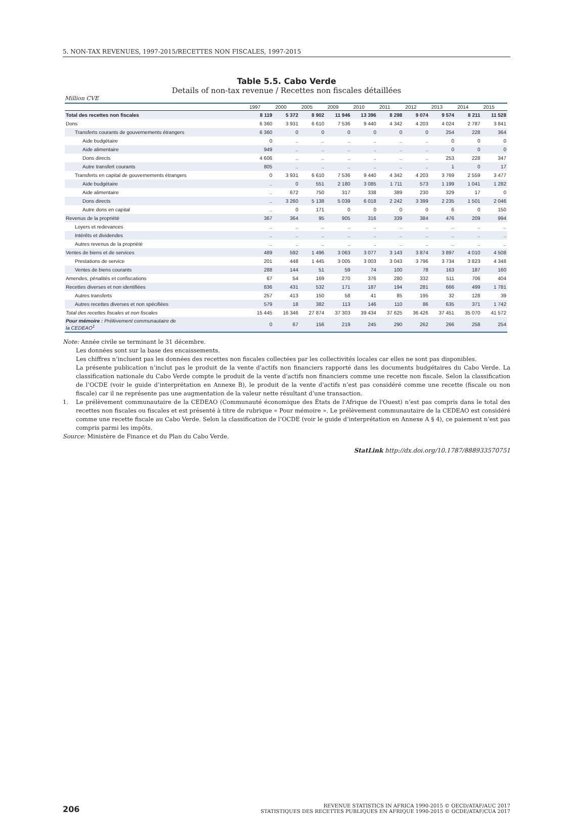5. NON-TAX REVENUES, 1997-2015/RECETTES NON FISCALES, 1997-2015
Table 5.5. Cabo Verde
Details of non-tax revenue / Recettes non fiscales détaillées
Million CVE
| | 1997 | 2000 | 2005 | 2009 | 2010 | 2011 | 2012 | 2013 | 2014 | 2015 |
| --- | --- | --- | --- | --- | --- | --- | --- | --- | --- | --- |
| Total des recettes non fiscales | 8 119 | 5 372 | 8 902 | 11 946 | 13 396 | 8 298 | 9 074 | 9 574 | 8 211 | 11 528 |
| Dons | 6 360 | 3 931 | 6 610 | 7 536 | 9 440 | 4 342 | 4 203 | 4 024 | 2 787 | 3 841 |
| Transferts courants de gouvernements étrangers | 6 360 | 0 | 0 | 0 | 0 | 0 | 0 | 254 | 228 | 364 |
| Aide budgétaire | 0 | .. | .. | .. | .. | .. | .. | 0 | 0 | 0 |
| Aide alimentaire | 949 | .. | .. | .. | .. | .. | .. | 0 | 0 | 0 |
| Dons directs | 4 606 | .. | .. | .. | .. | .. | .. | 253 | 228 | 347 |
| Autre transfert courants | 805 | .. | .. | .. | .. | .. | .. | 1 | 0 | 17 |
| Transferts en capital de gouvernements étrangers | 0 | 3 931 | 6 610 | 7 536 | 9 440 | 4 342 | 4 203 | 3 769 | 2 559 | 3 477 |
| Aide budgétaire | .. | 0 | 551 | 2 180 | 3 085 | 1 711 | 573 | 1 199 | 1 041 | 1 282 |
| Aide alimentaire | .. | 672 | 750 | 317 | 338 | 389 | 230 | 329 | 17 | 0 |
| Dons directs | .. | 3 260 | 5 138 | 5 039 | 6 018 | 2 242 | 3 399 | 2 235 | 1 501 | 2 046 |
| Autre dons en capital | .. | 0 | 171 | 0 | 0 | 0 | 0 | 6 | 0 | 150 |
| Revenus de la propriété | 367 | 364 | 95 | 905 | 316 | 339 | 384 | 476 | 209 | 994 |
| Loyers et redevances | .. | .. | .. | .. | .. | .. | .. | .. | .. | .. |
| Intérêts et dividendes | .. | .. | .. | .. | .. | .. | .. | .. | .. | .. |
| Autres revenus de la propriété | .. | .. | .. | .. | .. | .. | .. | .. | .. | .. |
| Ventes de biens et de services | 489 | 592 | 1 496 | 3 063 | 3 077 | 3 143 | 3 874 | 3 897 | 4 010 | 4 508 |
| Prestations de service | 201 | 448 | 1 445 | 3 005 | 3 003 | 3 043 | 3 796 | 3 734 | 3 823 | 4 348 |
| Ventes de biens courants | 288 | 144 | 51 | 59 | 74 | 100 | 78 | 163 | 187 | 160 |
| Amendes, pénalités et confiscations | 67 | 54 | 169 | 270 | 376 | 280 | 332 | 511 | 706 | 404 |
| Recettes diverses et non identifiées | 836 | 431 | 532 | 171 | 187 | 194 | 281 | 666 | 499 | 1 781 |
| Autres transferts | 257 | 413 | 150 | 58 | 41 | 85 | 195 | 32 | 128 | 39 |
| Autres recettes diverses et non spécifiées | 579 | 18 | 382 | 113 | 146 | 110 | 86 | 635 | 371 | 1 742 |
| Total des recettes fiscales et non fiscales | 15 445 | 16 346 | 27 874 | 37 303 | 39 434 | 37 625 | 36 426 | 37 451 | 35 070 | 41 572 |
| Pour mémoire : Prélèvement communautaire de la CEDEAO<sup>1</sup> | 0 | 67 | 156 | 219 | 245 | 290 | 262 | 266 | 258 | 254 |
Note: Année civile se terminant le 31 décembre.
Les données sont sur la base des encaissements.
Les chiffres n’incluent pas les données des recettes non fiscales collectées par les collectivités locales car elles ne sont pas disponibles.
La présente publication n’inclut pas le produit de la vente d'actifs non financiers rapporté dans les documents budgétaires du Cabo Verde. La classification nationale du Cabo Verde compte le produit de la vente d'actifs non financiers comme une recette non fiscale. Selon la classification de l’OCDE (voir le guide d’interprétation en Annexe B), le produit de la vente d'actifs n’est pas considéré comme une recette (fiscale ou non fiscale) car il ne représente pas une augmentation de la valeur nette résultant d’une transaction.
1. Le prélèvement communautaire de la CEDEAO (Communauté économique des États de l'Afrique de l'Ouest) n’est pas compris dans le total des recettes non fiscales ou fiscales et est présenté à titre de rubrique « Pour mémoire ». Le prélèvement communautaire de la CEDEAO est considéré comme une recette fiscale au Cabo Verde. Selon la classification de l’OCDE (voir le guide d’interprétation en Annexe A § 4), ce paiement n’est pas compris parmi les impôts.
Source: Ministère de Finance et du Plan du Cabo Verde.
StatLink http://dx.doi.org/10.1787/888933570751
206 REVENUE STATISTICS IN AFRICA 1990-2015 © OECD/ATAF/AUC 2017
STATISTIQUES DES RECETTES PUBLIQUES EN AFRIQUE 1990-2015 © OCDE/ATAF/CUA 2017